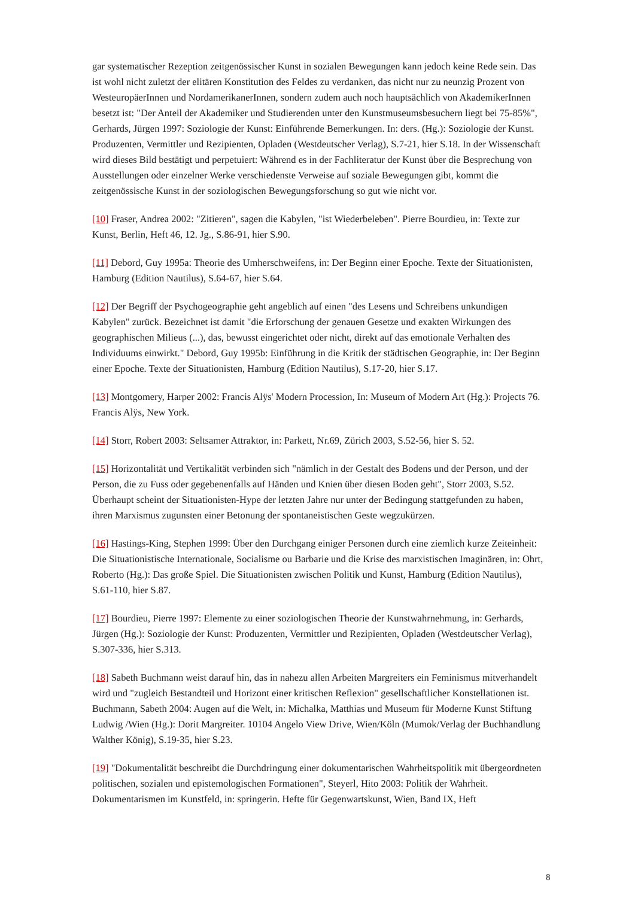gar systematischer Rezeption zeitgenössischer Kunst in sozialen Bewegungen kann jedoch keine Rede sein. Das ist wohl nicht zuletzt der elitären Konstitution des Feldes zu verdanken, das nicht nur zu neunzig Prozent von WesteuropäerInnen und NordamerikanerInnen, sondern zudem auch noch hauptsächlich von AkademikerInnen besetzt ist: "Der Anteil der Akademiker und Studierenden unter den Kunstmuseumsbesuchern liegt bei 75-85%", Gerhards, Jürgen 1997: Soziologie der Kunst: Einführende Bemerkungen. In: ders. (Hg.): Soziologie der Kunst. Produzenten, Vermittler und Rezipienten, Opladen (Westdeutscher Verlag), S.7-21, hier S.18. In der Wissenschaft wird dieses Bild bestätigt und perpetuiert: Während es in der Fachliteratur der Kunst über die Besprechung von Ausstellungen oder einzelner Werke verschiedenste Verweise auf soziale Bewegungen gibt, kommt die zeitgenössische Kunst in der soziologischen Bewegungsforschung so gut wie nicht vor.
[10] Fraser, Andrea 2002: "Zitieren", sagen die Kabylen, "ist Wiederbeleben". Pierre Bourdieu, in: Texte zur Kunst, Berlin, Heft 46, 12. Jg., S.86-91, hier S.90.
[11] Debord, Guy 1995a: Theorie des Umherschweifens, in: Der Beginn einer Epoche. Texte der Situationisten, Hamburg (Edition Nautilus), S.64-67, hier S.64.
[12] Der Begriff der Psychogeographie geht angeblich auf einen "des Lesens und Schreibens unkundigen Kabylen" zurück. Bezeichnet ist damit "die Erforschung der genauen Gesetze und exakten Wirkungen des geographischen Milieus (...), das, bewusst eingerichtet oder nicht, direkt auf das emotionale Verhalten des Individuums einwirkt." Debord, Guy 1995b: Einführung in die Kritik der städtischen Geographie, in: Der Beginn einer Epoche. Texte der Situationisten, Hamburg (Edition Nautilus), S.17-20, hier S.17.
[13] Montgomery, Harper 2002: Francis Alÿs' Modern Procession, In: Museum of Modern Art (Hg.): Projects 76. Francis Alÿs, New York.
[14] Storr, Robert 2003: Seltsamer Attraktor, in: Parkett, Nr.69, Zürich 2003, S.52-56, hier S. 52.
[15] Horizontalität und Vertikalität verbinden sich "nämlich in der Gestalt des Bodens und der Person, und der Person, die zu Fuss oder gegebenenfalls auf Händen und Knien über diesen Boden geht", Storr 2003, S.52. Überhaupt scheint der Situationisten-Hype der letzten Jahre nur unter der Bedingung stattgefunden zu haben, ihren Marxismus zugunsten einer Betonung der spontaneistischen Geste wegzukürzen.
[16] Hastings-King, Stephen 1999: Über den Durchgang einiger Personen durch eine ziemlich kurze Zeiteinheit: Die Situationistische Internationale, Socialisme ou Barbarie und die Krise des marxistischen Imaginären, in: Ohrt, Roberto (Hg.): Das große Spiel. Die Situationisten zwischen Politik und Kunst, Hamburg (Edition Nautilus), S.61-110, hier S.87.
[17] Bourdieu, Pierre 1997: Elemente zu einer soziologischen Theorie der Kunstwahrnehmung, in: Gerhards, Jürgen (Hg.): Soziologie der Kunst: Produzenten, Vermittler und Rezipienten, Opladen (Westdeutscher Verlag), S.307-336, hier S.313.
[18] Sabeth Buchmann weist darauf hin, das in nahezu allen Arbeiten Margreiters ein Feminismus mitverhandelt wird und "zugleich Bestandteil und Horizont einer kritischen Reflexion" gesellschaftlicher Konstellationen ist. Buchmann, Sabeth 2004: Augen auf die Welt, in: Michalka, Matthias und Museum für Moderne Kunst Stiftung Ludwig /Wien (Hg.): Dorit Margreiter. 10104 Angelo View Drive, Wien/Köln (Mumok/Verlag der Buchhandlung Walther König), S.19-35, hier S.23.
[19] "Dokumentalität beschreibt die Durchdringung einer dokumentarischen Wahrheitspolitik mit übergeordneten politischen, sozialen und epistemologischen Formationen", Steyerl, Hito 2003: Politik der Wahrheit. Dokumentarismen im Kunstfeld, in: springerin. Hefte für Gegenwartskunst, Wien, Band IX, Heft
8